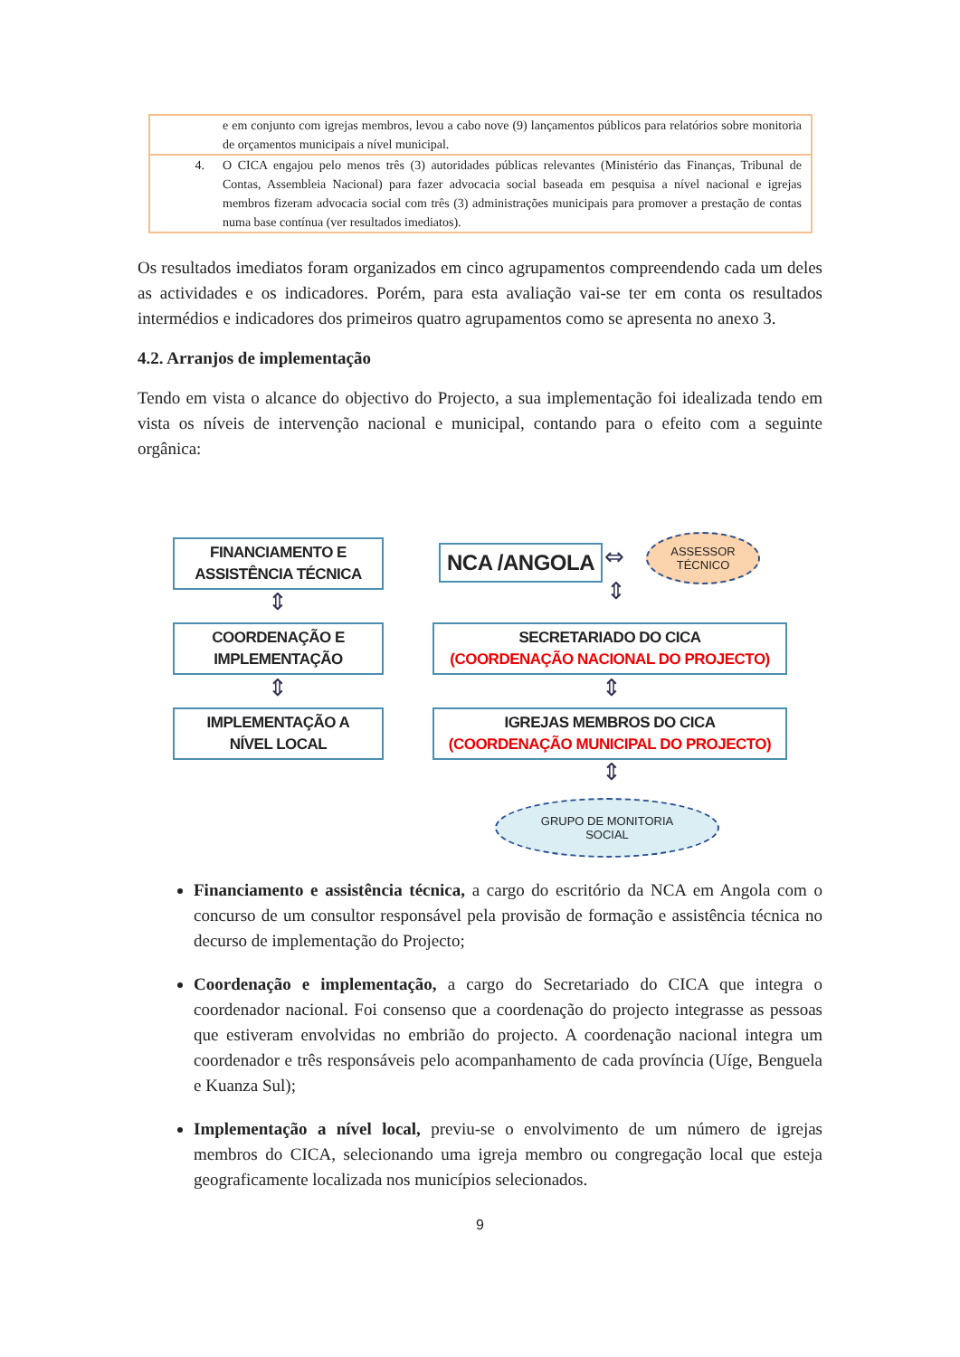| | e em conjunto com igrejas membros, levou a cabo nove (9) lançamentos públicos para relatórios sobre monitoria de orçamentos municipais a nível municipal. |
| 4. | O CICA engajou pelo menos três (3) autoridades públicas relevantes (Ministério das Finanças, Tribunal de Contas, Assembleia Nacional) para fazer advocacia social baseada em pesquisa a nível nacional e igrejas membros fizeram advocacia social com três (3) administrações municipais para promover a prestação de contas numa base contínua (ver resultados imediatos). |
Os resultados imediatos foram organizados em cinco agrupamentos compreendendo cada um deles as actividades e os indicadores. Porém, para esta avaliação vai-se ter em conta os resultados intermédios e indicadores dos primeiros quatro agrupamentos como se apresenta no anexo 3.
4.2. Arranjos de implementação
Tendo em vista o alcance do objectivo do Projecto, a sua implementação foi idealizada tendo em vista os níveis de intervenção nacional e municipal, contando para o efeito com a seguinte orgânica:
FINANCIAMENTO E
ASSISTÊNCIA TÉCNICA
NCA /ANGOLA ⇔
ASSESSOR
TÉCNICO
⇕ ⇕
COORDENAÇÃO E
IMPLEMENTAÇÃO
SECRETARIADO DO CICA
(COORDENAÇÃO NACIONAL DO PROJECTO)
⇕ ⇕
IMPLEMENTAÇÃO A
NÍVEL LOCAL
IGREJAS MEMBROS DO CICA
(COORDENAÇÃO MUNICIPAL DO PROJECTO)
⇕
GRUPO DE MONITORIA
SOCIAL
Financiamento e assistência técnica, a cargo do escritório da NCA em Angola com o concurso de um consultor responsável pela provisão de formação e assistência técnica no decurso de implementação do Projecto;
Coordenação e implementação, a cargo do Secretariado do CICA que integra o coordenador nacional. Foi consenso que a coordenação do projecto integrasse as pessoas que estiveram envolvidas no embrião do projecto. A coordenação nacional integra um coordenador e três responsáveis pelo acompanhamento de cada província (Uíge, Benguela e Kuanza Sul);
Implementação a nível local, previu-se o envolvimento de um número de igrejas membros do CICA, selecionando uma igreja membro ou congregação local que esteja geograficamente localizada nos municípios selecionados.
9